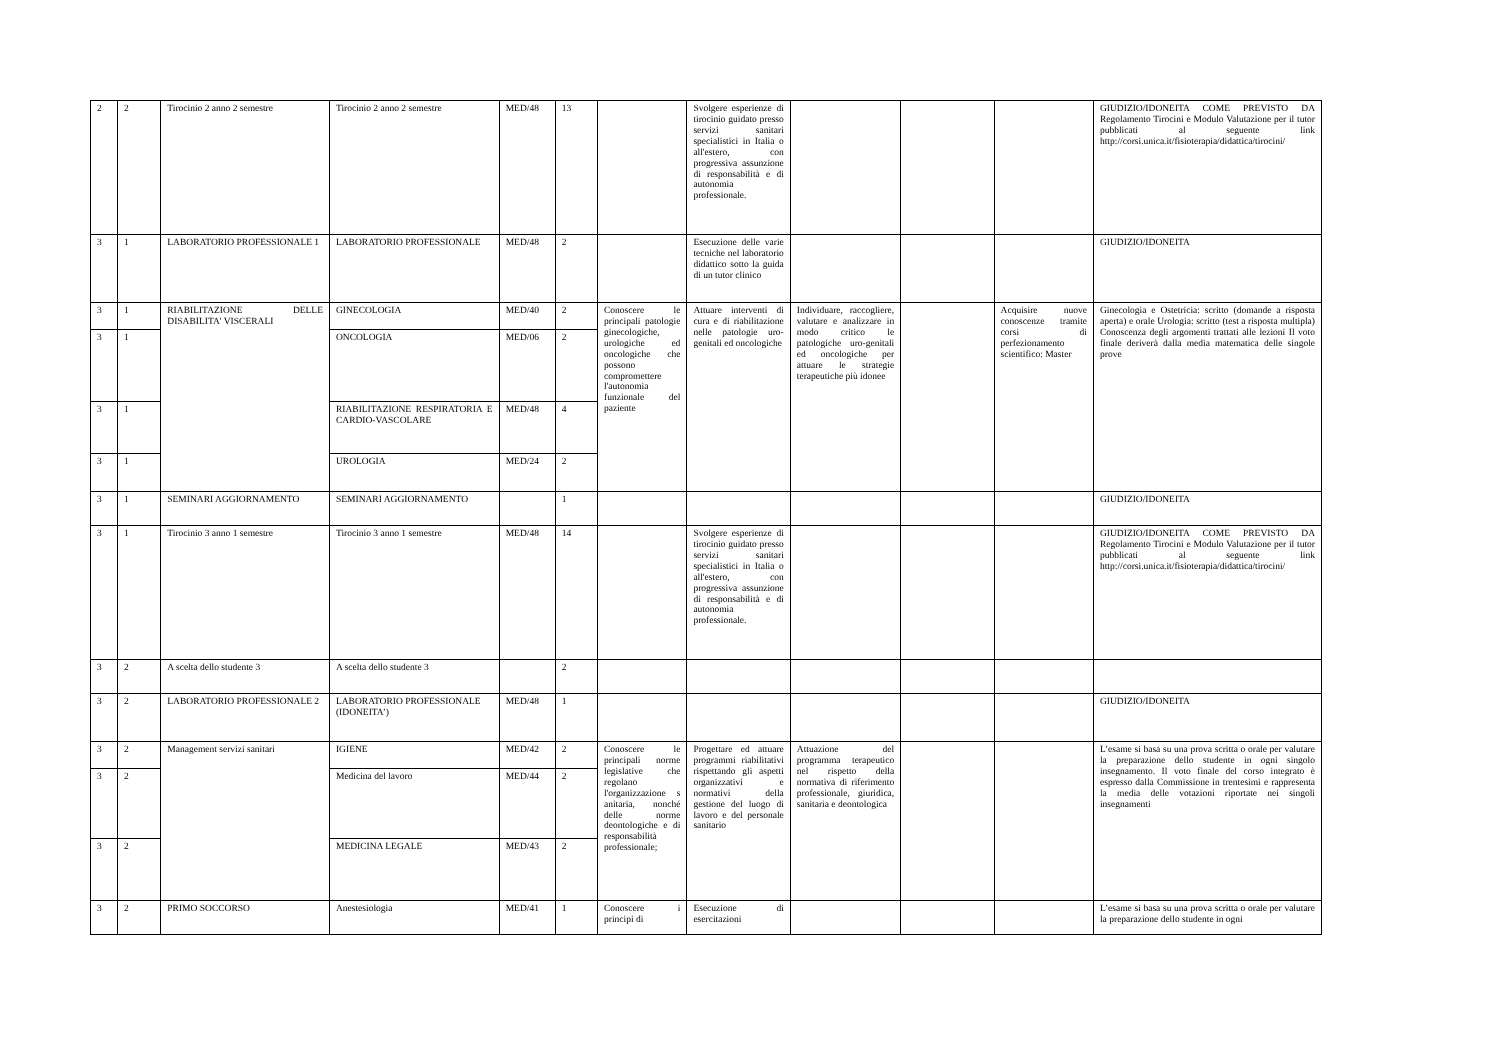| 2 | 2 | Tirocinio 2 anno 2 semestre | Tirocinio 2 anno 2 semestre | MED/48 | 13 | | Svolgere esperienze di tirocinio guidato presso servizi sanitari specialistici in Italia o all'estero, con progressiva assunzione di responsabilità e di autonomia professionale. | | | | GIUDIZIO/IDONEITA COME PREVISTO DA Regolamento Tirocini e Modulo Valutazione per il tutor pubblicati al seguente link http://corsi.unica.it/fisioterapia/didattica/tirocini/ |
| 3 | 1 | LABORATORIO PROFESSIONALE 1 | LABORATORIO PROFESSIONALE | MED/48 | 2 | | Esecuzione delle varie tecniche nel laboratorio didattico sotto la guida di un tutor clinico | | | | GIUDIZIO/IDONEITA |
| 3 | 1 | RIABILITAZIONE DELLE DISABILITA' VISCERALI | GINECOLOGIA | MED/40 | 2 | Conoscere le principali patologie ginecologiche, urologiche ed oncologiche che possono compromettere l'autonomia funzionale del paziente | Attuare interventi di cura e di riabilitazione nelle patologie uro-genitali ed oncologiche | Individuare, raccogliere, valutare e analizzare in modo critico le patologiche uro-genitali ed oncologiche per attuare le strategie terapeutiche più idonee | | Acquisire nuove conoscenze tramite corsi di perfezionamento scientifico: Master | Ginecologia e Ostetricia: scritto (domande a risposta aperta) e orale Urologia: scritto (test a risposta multipla) Conoscenza degli argomenti trattati alle lezioni Il voto finale deriverà dalla media matematica delle singole prove |
| 3 | 1 | | ONCOLOGIA | MED/06 | 2 | | | | | | |
| 3 | 1 | | RIABILITAZIONE RESPIRATORIA E CARDIO-VASCOLARE | MED/48 | 4 | | | | | | |
| 3 | 1 | | UROLOGIA | MED/24 | 2 | | | | | | |
| 3 | 1 | SEMINARI AGGIORNAMENTO | SEMINARI AGGIORNAMENTO | | 1 | | | | | | GIUDIZIO/IDONEITA |
| 3 | 1 | Tirocinio 3 anno 1 semestre | Tirocinio 3 anno 1 semestre | MED/48 | 14 | | Svolgere esperienze di tirocinio guidato presso servizi sanitari specialistici in Italia o all'estero, con progressiva assunzione di responsabilità e di autonomia professionale. | | | | GIUDIZIO/IDONEITA COME PREVISTO DA Regolamento Tirocini e Modulo Valutazione per il tutor pubblicati al seguente link http://corsi.unica.it/fisioterapia/didattica/tirocini/ |
| 3 | 2 | A scelta dello studente 3 | A scelta dello studente 3 | | 2 | | | | | | |
| 3 | 2 | LABORATORIO PROFESSIONALE 2 | LABORATORIO PROFESSIONALE (IDONEITA’) | MED/48 | 1 | | | | | | GIUDIZIO/IDONEITA |
| 3 | 2 | Management servizi sanitari | IGIENE | MED/42 | 2 | Conoscere le principali norme legislative che regolano l'organizzazione s anitaria, nonché delle norme deontologiche e di responsabilità professionale; | Progettare ed attuare programmi riabilitativi rispettando gli aspetti organizzativi e normativi della gestione del luogo di lavoro e del personale sanitario | Attuazione del programma terapeutico nel rispetto della normativa di riferimento professionale, giuridica, sanitaria e deontologica | | | L’esame si basa su una prova scritta o orale per valutare la preparazione dello studente in ogni singolo insegnamento. Il voto finale del corso integrato è espresso dalla Commissione in trentesimi e rappresenta la media delle votazioni riportate nei singoli insegnamenti |
| 3 | 2 | | Medicina del lavoro | MED/44 | 2 | | | | | | |
| 3 | 2 | | MEDICINA LEGALE | MED/43 | 2 | | | | | | |
| 3 | 2 | PRIMO SOCCORSO | Anestesiologia | MED/41 | 1 | Conoscere i principi di | Esecuzione di esercitazioni | | | | L’esame si basa su una prova scritta o orale per valutare la preparazione dello studente in ogni |